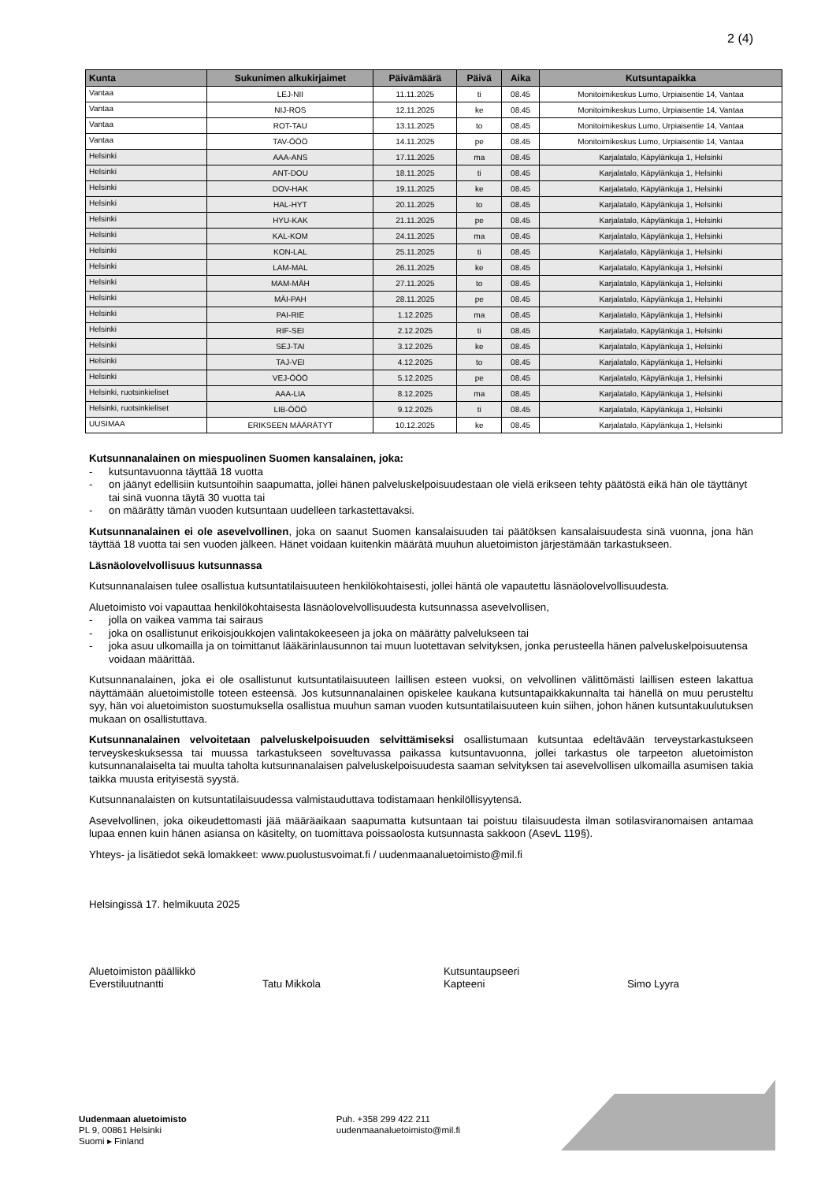2 (4)
| Kunta | Sukunimen alkukirjaimet | Päivämäärä | Päivä | Aika | Kutsuntapaikka |
| --- | --- | --- | --- | --- | --- |
| Vantaa | LEJ-NII | 11.11.2025 | ti | 08.45 | Monitoimikeskus Lumo, Urpiaisentie 14, Vantaa |
| Vantaa | NIJ-ROS | 12.11.2025 | ke | 08.45 | Monitoimikeskus Lumo, Urpiaisentie 14, Vantaa |
| Vantaa | ROT-TAU | 13.11.2025 | to | 08.45 | Monitoimikeskus Lumo, Urpiaisentie 14, Vantaa |
| Vantaa | TAV-ÖÖÖ | 14.11.2025 | pe | 08.45 | Monitoimikeskus Lumo, Urpiaisentie 14, Vantaa |
| Helsinki | AAA-ANS | 17.11.2025 | ma | 08.45 | Karjalatalo, Käpylänkuja 1, Helsinki |
| Helsinki | ANT-DOU | 18.11.2025 | ti | 08.45 | Karjalatalo, Käpylänkuja 1, Helsinki |
| Helsinki | DOV-HAK | 19.11.2025 | ke | 08.45 | Karjalatalo, Käpylänkuja 1, Helsinki |
| Helsinki | HAL-HYT | 20.11.2025 | to | 08.45 | Karjalatalo, Käpylänkuja 1, Helsinki |
| Helsinki | HYU-KAK | 21.11.2025 | pe | 08.45 | Karjalatalo, Käpylänkuja 1, Helsinki |
| Helsinki | KAL-KOM | 24.11.2025 | ma | 08.45 | Karjalatalo, Käpylänkuja 1, Helsinki |
| Helsinki | KON-LAL | 25.11.2025 | ti | 08.45 | Karjalatalo, Käpylänkuja 1, Helsinki |
| Helsinki | LAM-MAL | 26.11.2025 | ke | 08.45 | Karjalatalo, Käpylänkuja 1, Helsinki |
| Helsinki | MAM-MÄH | 27.11.2025 | to | 08.45 | Karjalatalo, Käpylänkuja 1, Helsinki |
| Helsinki | MÄI-PAH | 28.11.2025 | pe | 08.45 | Karjalatalo, Käpylänkuja 1, Helsinki |
| Helsinki | PAI-RIE | 1.12.2025 | ma | 08.45 | Karjalatalo, Käpylänkuja 1, Helsinki |
| Helsinki | RIF-SEI | 2.12.2025 | ti | 08.45 | Karjalatalo, Käpylänkuja 1, Helsinki |
| Helsinki | SEJ-TAI | 3.12.2025 | ke | 08.45 | Karjalatalo, Käpylänkuja 1, Helsinki |
| Helsinki | TAJ-VEI | 4.12.2025 | to | 08.45 | Karjalatalo, Käpylänkuja 1, Helsinki |
| Helsinki | VEJ-ÖÖÖ | 5.12.2025 | pe | 08.45 | Karjalatalo, Käpylänkuja 1, Helsinki |
| Helsinki, ruotsinkieliset | AAA-LIA | 8.12.2025 | ma | 08.45 | Karjalatalo, Käpylänkuja 1, Helsinki |
| Helsinki, ruotsinkieliset | LIB-ÖÖÖ | 9.12.2025 | ti | 08.45 | Karjalatalo, Käpylänkuja 1, Helsinki |
| UUSIMAA | ERIKSEEN MÄÄRÄTYT | 10.12.2025 | ke | 08.45 | Karjalatalo, Käpylänkuja 1, Helsinki |
Kutsunnanalainen on miespuolinen Suomen kansalainen, joka:
- kutsuntavuonna täyttää 18 vuotta
- on jäänyt edellisiin kutsuntoihin saapumatta, jollei hänen palveluskelpoisuudestaan ole vielä erikseen tehty päätöstä eikä hän ole täyttänyt tai sinä vuonna täytä 30 vuotta tai
- on määrätty tämän vuoden kutsuntaan uudelleen tarkastettavaksi.
Kutsunnanalainen ei ole asevelvollinen, joka on saanut Suomen kansalaisuuden tai päätöksen kansalaisuudesta sinä vuonna, jona hän täyttää 18 vuotta tai sen vuoden jälkeen. Hänet voidaan kuitenkin määrätä muuhun aluetoimiston järjestämään tarkastukseen.
Läsnäolovelvollisuus kutsunnassa
Kutsunnanalaisen tulee osallistua kutsuntatilaisuuteen henkilökohtaisesti, jollei häntä ole vapautettu läsnäolovelvollisuudesta.
Aluetoimisto voi vapauttaa henkilökohtaisesta läsnäolovelvollisuudesta kutsunnassa asevelvollisen,
- jolla on vaikea vamma tai sairaus
- joka on osallistunut erikoisjoukkojen valintakokeeseen ja joka on määrätty palvelukseen tai
- joka asuu ulkomailla ja on toimittanut lääkärinlausunnon tai muun luotettavan selvityksen, jonka perusteella hänen palveluskelpoisuutensa voidaan määrittää.
Kutsunnanalainen, joka ei ole osallistunut kutsuntatilaisuuteen laillisen esteen vuoksi, on velvollinen välittömästi laillisen esteen lakattua näyttämään aluetoimistolle toteen esteensä. Jos kutsunnanalainen opiskelee kaukana kutsuntapaikkakunnalta tai hänellä on muu perusteltu syy, hän voi aluetoimiston suostumuksella osallistua muuhun saman vuoden kutsuntatilaisuuteen kuin siihen, johon hänen kutsuntakuulutuksen mukaan on osallistuttava.
Kutsunnanalainen velvoitetaan palveluskelpoisuuden selvittämiseksi osallistumaan kutsuntaa edeltävään terveystarkastukseen terveyskeskuksessa tai muussa tarkastukseen soveltuvassa paikassa kutsuntavuonna, jollei tarkastus ole tarpeeton aluetoimiston kutsunnanalaiselta tai muulta taholta kutsunnanalaisen palveluskelpoisuudesta saaman selvityksen tai asevelvollisen ulkomailla asumisen takia taikka muusta erityisestä syystä.
Kutsunnanalaisten on kutsuntatilaisuudessa valmistauduttava todistamaan henkilöllisyytensä.
Asevelvollinen, joka oikeudettomasti jää määräaikaan saapumatta kutsuntaan tai poistuu tilaisuudesta ilman sotilasviranomaisen antamaa lupaa ennen kuin hänen asiansa on käsitelty, on tuomittava poissaolosta kutsunnasta sakkoon (AsevL 119§).
Yhteys- ja lisätiedot sekä lomakkeet: www.puolustusvoimat.fi / uudenmaanaluetoimisto@mil.fi
Helsingissä 17. helmikuuta 2025
Aluetoimiston päällikkö
Everstiluutnantti
Tatu Mikkola Kutsuntaupseeri
Kapteeni
Simo Lyyra
Uudenmaan aluetoimisto
PL 9, 00861 Helsinki
Suomi ▸ Finland
Puh. +358 299 422 211
uudenmaanaluetoimisto@mil.fi